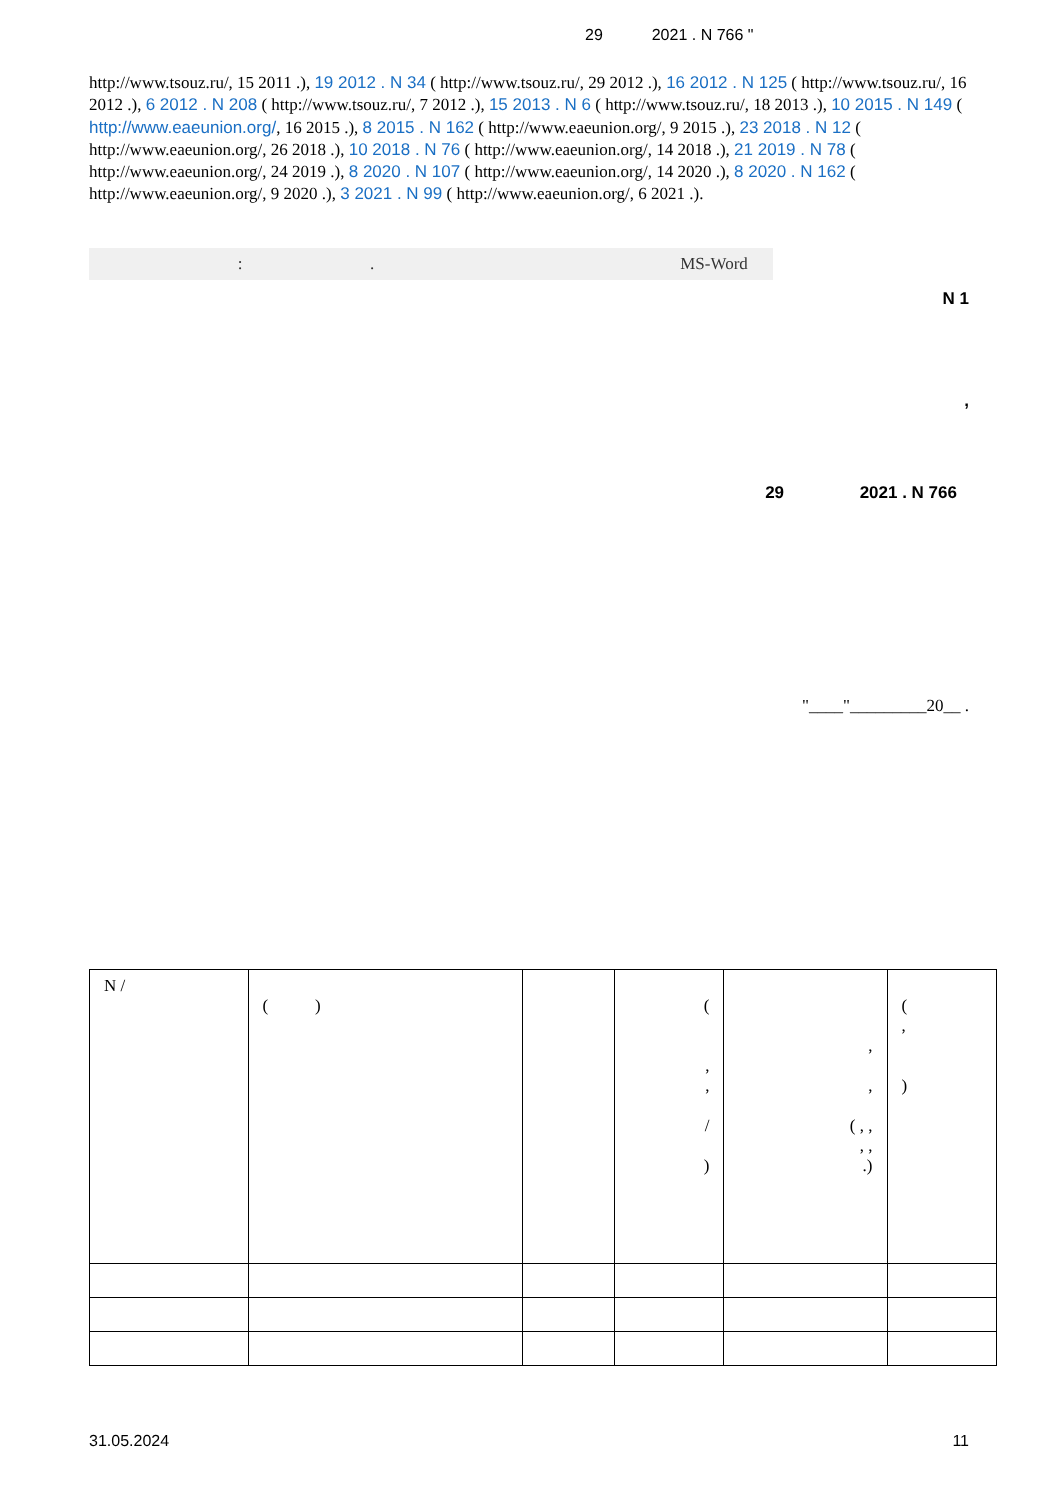29 2021 . N 766 "
http://www.tsouz.ru/, 15 2011 .), 19 2012 . N 34 ( http://www.tsouz.ru/, 29 2012 .), 16 2012 . N 125 ( http://www.tsouz.ru/, 16 2012 .), 6 2012 . N 208 ( http://www.tsouz.ru/, 7 2012 .), 15 2013 . N 6 ( http://www.tsouz.ru/, 18 2013 .), 10 2015 . N 149 ( http://www.eaeunion.org/, 16 2015 .), 8 2015 . N 162 ( http://www.eaeunion.org/, 9 2015 .), 23 2018 . N 12 ( http://www.eaeunion.org/, 26 2018 .), 10 2018 . N 76 ( http://www.eaeunion.org/, 14 2018 .), 21 2019 . N 78 ( http://www.eaeunion.org/, 24 2019 .), 8 2020 . N 107 ( http://www.eaeunion.org/, 14 2020 .), 8 2020 . N 162 ( http://www.eaeunion.org/, 9 2020 .), 3 2021 . N 99 ( http://www.eaeunion.org/, 6 2021 .).
: . MS-Word
N 1
,
29 2021 . N 766
"____"_________20__ .
| N / | ( ) | | ( , , / ) | , , ( , , , , .) | ( , ) |
31.05.2024 11